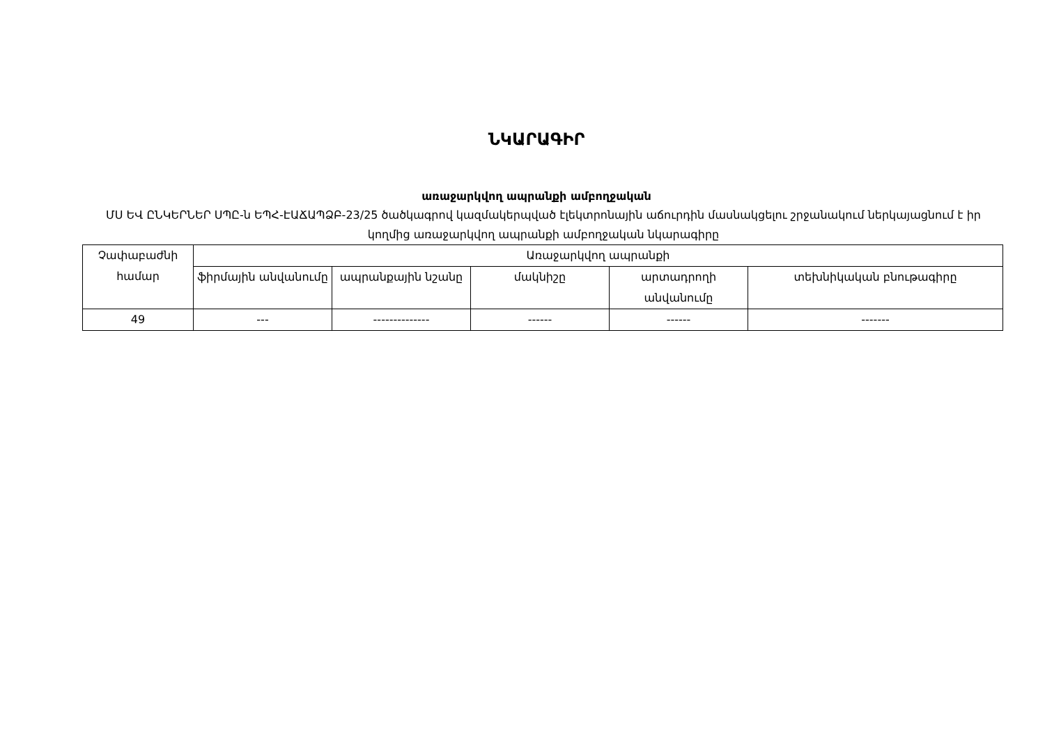ՆԿԱՐԱԳԻՐ
առաջարկվող ապրանքի ամբողջական
ՄՍ ԵՎ ԸՆԿԵՐՆԵՐ ՍՊԸ-ն ԵՊՀ-ԷԱՃԱՊՁԲ-23/25 ծածկագրով կազմակերպված էլեկտրոնային աճուրդին մասնակցելու շրջանակում ներկայացնում է իր կողմից առաջարկվող ապրանքի ամբողջական նկարագիրը
| Չափաբաժնի համար | Առաջարկվող ապրանքի | | | | |
| --- | --- | --- | --- | --- | --- |
| | ֆիրմային անվանումը | ապրանքային նշանը | մակնիշը | արտադրողի անվանումը | տեխնիկական բնութագիրը |
| 49 | --- | -------------- | ------ | ------ | ------- |